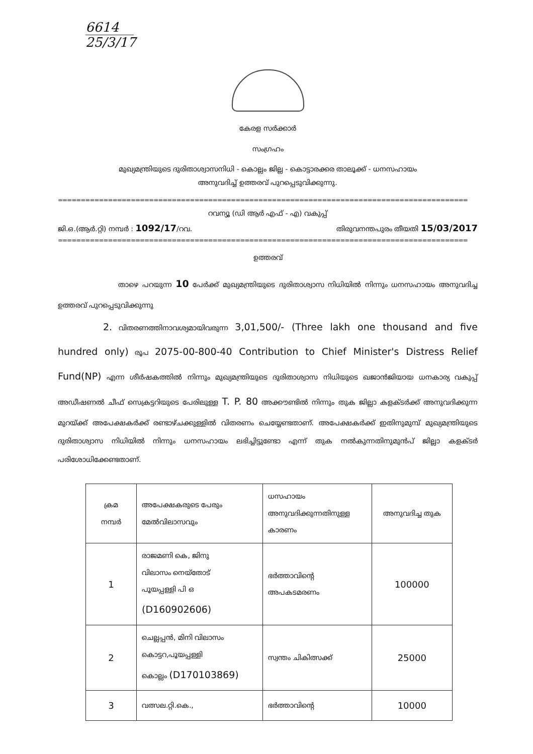6614
25/3/17
കേരള സർക്കാർ
സംഗ്രഹം
മുഖ്യമന്ത്രിയുടെ ദുരിതാശ്വാസനിധി - കൊല്ലം ജില്ല - കൊട്ടാരക്കര താലൂക്ക് - ധനസഹായം
അനുവദിച്ച് ഉത്തരവ് പുറപ്പെടുവിക്കുന്നു.
==========================================================================================
റവന്യൂ (ഡി ആർ എഫ് - എ) വകുപ്പ്
ജി.ഒ.(ആർ.റ്റി) നമ്പർ : 1092/17/റവ. തിരുവനന്തപുരം തീയതി 15/03/2017
==========================================================================================
ഉത്തരവ്
താഴെ പറയുന്ന 10 പേർക്ക് മുഖ്യമന്ത്രിയുടെ ദുരിതാശ്വാസ നിധിയിൽ നിന്നും ധനസഹായം അനുവദിച്ച ഉത്തരവ് പുറപ്പെടുവിക്കുന്നു
2. വിതരണത്തിനാവശ്യമായിവരുന്ന 3,01,500/- (Three lakh one thousand and five hundred only) രൂപ 2075-00-800-40 Contribution to Chief Minister's Distress Relief Fund(NP) എന്ന ശീർഷകത്തിൽ നിന്നും മുഖ്യമന്ത്രിയുടെ ദുരിതാശ്വാസ നിധിയുടെ ഖജാൻജിയായ ധനകാര്യ വകുപ്പ് അഡീഷണൽ ചീഫ് സെക്രട്ടറിയുടെ പേരിലുള്ള T. P. 80 അക്കൗണ്ടിൽ നിന്നും തുക ജില്ലാ കളക്ടർക്ക് അനുവദിക്കുന്ന മുറയ്ക്ക് അപേക്ഷകർക്ക് രണ്ടാഴ്ചക്കുള്ളിൽ വിതരണം ചെയ്യേണ്ടതാണ്. അപേക്ഷകർക്ക് ഇതിനുമുമ്പ് മുഖ്യമന്ത്രിയുടെ ദുരിതാശ്വാസ നിധിയിൽ നിന്നും ധനസഹായം ലഭിച്ചിട്ടുണ്ടോ എന്ന് തുക നൽകുന്നതിനുമുൻപ് ജില്ലാ കളക്ടർ പരിശോധിക്കേണ്ടതാണ്.
| ക്രമ നമ്പർ | അപേക്ഷകരുടെ പേരും മേൽവിലാസവും | ധസഹായം അനുവദിക്കുന്നതിനുള്ള കാരണം | അനുവദിച്ച തുക |
| --- | --- | --- | --- |
| 1 | രാജമണി കെ, ജിനു വിലാസം നെയ്തോട് പൂയപ്പള്ളി പി ഒ (D160902606) | ഭർത്താവിന്റെ അപകടമരണം | 100000 |
| 2 | ചെല്ലപ്പൻ, മിനി വിലാസം കൊട്ടറ,പൂയപ്പള്ളി കൊല്ലം (D170103869) | സ്വന്തം ചികിത്സക്ക് | 25000 |
| 3 | വത്സല.റ്റി.കെ., | ഭർത്താവിന്റെ | 10000 |